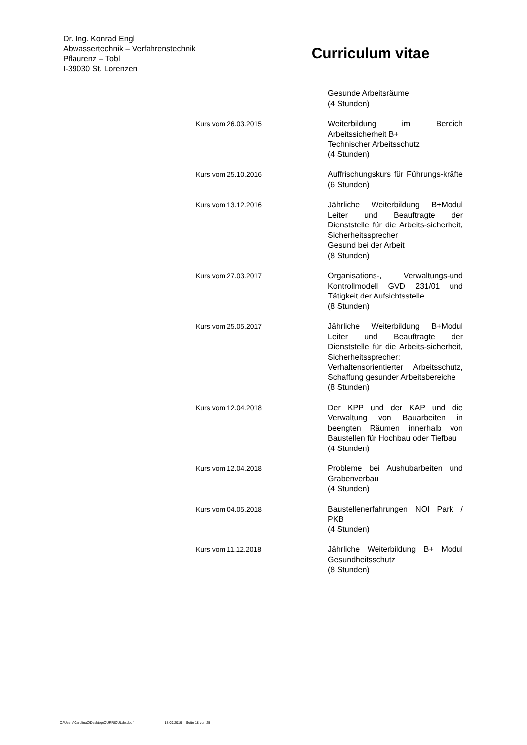Dr. Ing. Konrad Engl
Abwassertechnik – Verfahrenstechnik
Pflaurenz – Tobl
I-39030 St. Lorenzen
Curriculum vitae
Gesunde Arbeitsräume
(4 Stunden)
Kurs vom 26.03.2015 Weiterbildung im Bereich Arbeitssicherheit B+
Technischer Arbeitsschutz
(4 Stunden)
Kurs vom 25.10.2016 Auffrischungskurs für Führungs-kräfte (6 Stunden)
Kurs vom 13.12.2016 Jährliche Weiterbildung B+Modul Leiter und Beauftragte der Dienststelle für die Arbeits-sicherheit, Sicherheitssprecher
Gesund bei der Arbeit
(8 Stunden)
Kurs vom 27.03.2017 Organisations-, Verwaltungs-und Kontrollmodell GVD 231/01 und Tätigkeit der Aufsichtsstelle
(8 Stunden)
Kurs vom 25.05.2017 Jährliche Weiterbildung B+Modul Leiter und Beauftragte der Dienststelle für die Arbeits-sicherheit, Sicherheitssprecher: Verhaltensorientierter Arbeitsschutz, Schaffung gesunder Arbeitsbereiche
(8 Stunden)
Kurs vom 12.04.2018 Der KPP und der KAP und die Verwaltung von Bauarbeiten in beengten Räumen innerhalb von Baustellen für Hochbau oder Tiefbau
(4 Stunden)
Kurs vom 12.04.2018 Probleme bei Aushubarbeiten und Grabenverbau
(4 Stunden)
Kurs vom 04.05.2018 Baustellenerfahrungen NOI Park / PKB
(4 Stunden)
Kurs vom 11.12.2018 Jährliche Weiterbildung B+ Modul Gesundheitsschutz
(8 Stunden)
C:\Users\CarolinaZ\Desktop\CURRICULde.doc ' 18.09.2019 Seite 18 von 25